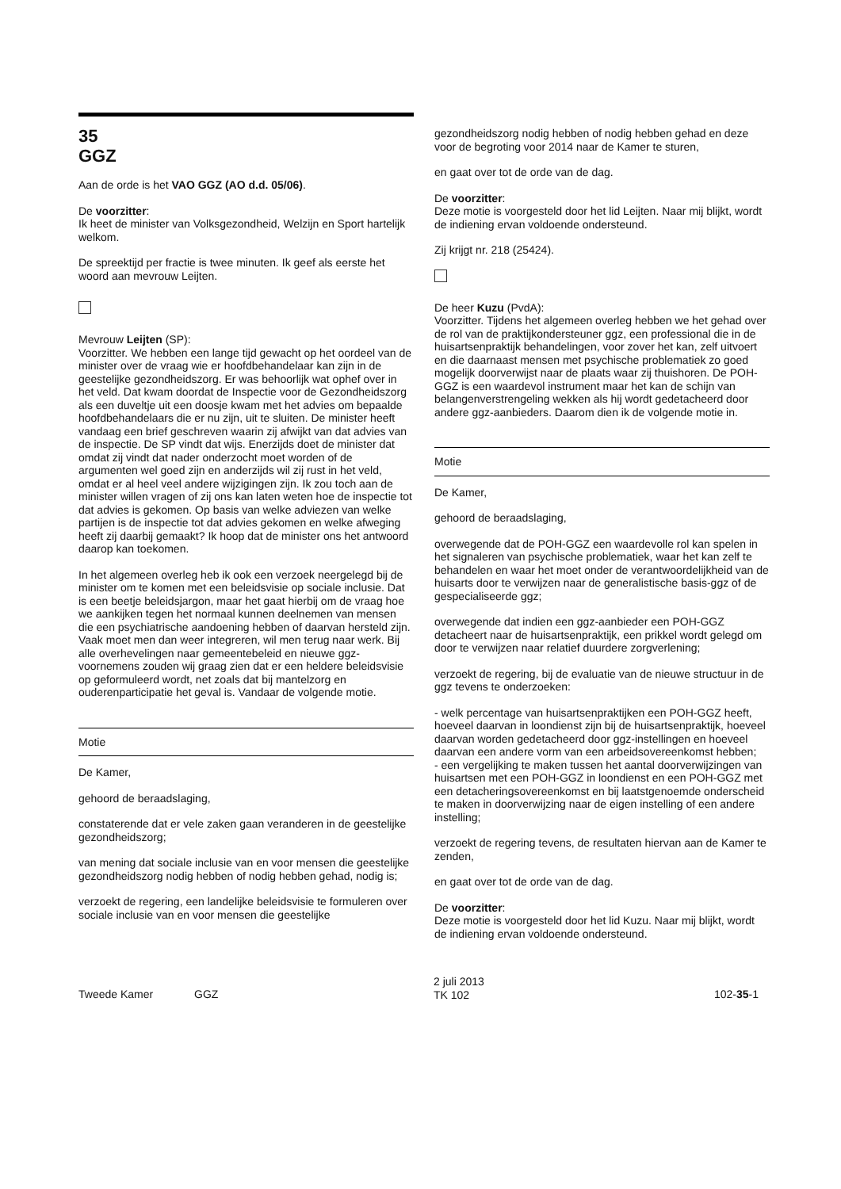35
GGZ
Aan de orde is het VAO GGZ (AO d.d. 05/06).
De voorzitter:
Ik heet de minister van Volksgezondheid, Welzijn en Sport hartelijk welkom.
De spreektijd per fractie is twee minuten. Ik geef als eerste het woord aan mevrouw Leijten.
Mevrouw Leijten (SP):
Voorzitter. We hebben een lange tijd gewacht op het oordeel van de minister over de vraag wie er hoofdbehandelaar kan zijn in de geestelijke gezondheidszorg. Er was behoorlijk wat ophef over in het veld. Dat kwam doordat de Inspectie voor de Gezondheidszorg als een duveltje uit een doosje kwam met het advies om bepaalde hoofdbehandelaars die er nu zijn, uit te sluiten. De minister heeft vandaag een brief geschreven waarin zij afwijkt van dat advies van de inspectie. De SP vindt dat wijs. Enerzijds doet de minister dat omdat zij vindt dat nader onderzocht moet worden of de argumenten wel goed zijn en anderzijds wil zij rust in het veld, omdat er al heel veel andere wijzigingen zijn. Ik zou toch aan de minister willen vragen of zij ons kan laten weten hoe de inspectie tot dat advies is gekomen. Op basis van welke adviezen van welke partijen is de inspectie tot dat advies gekomen en welke afweging heeft zij daarbij gemaakt? Ik hoop dat de minister ons het antwoord daarop kan toekomen.
In het algemeen overleg heb ik ook een verzoek neergelegd bij de minister om te komen met een beleidsvisie op sociale inclusie. Dat is een beetje beleidsjargon, maar het gaat hierbij om de vraag hoe we aankijken tegen het normaal kunnen deelnemen van mensen die een psychiatrische aandoening hebben of daarvan hersteld zijn. Vaak moet men dan weer integreren, wil men terug naar werk. Bij alle overhevelingen naar gemeentebeleid en nieuwe ggz-voornemens zouden wij graag zien dat er een heldere beleidsvisie op geformuleerd wordt, net zoals dat bij mantelzorg en ouderenparticipatie het geval is. Vandaar de volgende motie.
Motie
De Kamer,
gehoord de beraadslaging,
constaterende dat er vele zaken gaan veranderen in de geestelijke gezondheidszorg;
van mening dat sociale inclusie van en voor mensen die geestelijke gezondheidszorg nodig hebben of nodig hebben gehad, nodig is;
verzoekt de regering, een landelijke beleidsvisie te formuleren over sociale inclusie van en voor mensen die geestelijke
gezondheidszorg nodig hebben of nodig hebben gehad en deze voor de begroting voor 2014 naar de Kamer te sturen,
en gaat over tot de orde van de dag.
De voorzitter:
Deze motie is voorgesteld door het lid Leijten. Naar mij blijkt, wordt de indiening ervan voldoende ondersteund.
Zij krijgt nr. 218 (25424).
De heer Kuzu (PvdA):
Voorzitter. Tijdens het algemeen overleg hebben we het gehad over de rol van de praktijkondersteuner ggz, een professional die in de huisartsenpraktijk behandelingen, voor zover het kan, zelf uitvoert en die daarnaast mensen met psychische problematiek zo goed mogelijk doorverwijst naar de plaats waar zij thuishoren. De POH-GGZ is een waardevol instrument maar het kan de schijn van belangenverstrengeling wekken als hij wordt gedetacheerd door andere ggz-aanbieders. Daarom dien ik de volgende motie in.
Motie
De Kamer,
gehoord de beraadslaging,
overwegende dat de POH-GGZ een waardevolle rol kan spelen in het signaleren van psychische problematiek, waar het kan zelf te behandelen en waar het moet onder de verantwoordelijkheid van de huisarts door te verwijzen naar de generalistische basis-ggz of de gespecialiseerde ggz;
overwegende dat indien een ggz-aanbieder een POH-GGZ detacheert naar de huisartsenpraktijk, een prikkel wordt gelegd om door te verwijzen naar relatief duurdere zorgverlening;
verzoekt de regering, bij de evaluatie van de nieuwe structuur in de ggz tevens te onderzoeken:
- welk percentage van huisartsenpraktijken een POH-GGZ heeft, hoeveel daarvan in loondienst zijn bij de huisartsenpraktijk, hoeveel daarvan worden gedetacheerd door ggz-instellingen en hoeveel daarvan een andere vorm van een arbeidsovereenkomst hebben;
- een vergelijking te maken tussen het aantal doorverwijzingen van huisartsen met een POH-GGZ in loondienst en een POH-GGZ met een detacheringsovereenkomst en bij laatstgenoemde onderscheid te maken in doorverwijzing naar de eigen instelling of een andere instelling;
verzoekt de regering tevens, de resultaten hiervan aan de Kamer te zenden,
en gaat over tot de orde van de dag.
De voorzitter:
Deze motie is voorgesteld door het lid Kuzu. Naar mij blijkt, wordt de indiening ervan voldoende ondersteund.
Tweede Kamer GGZ
2 juli 2013
TK 102
102-35-1